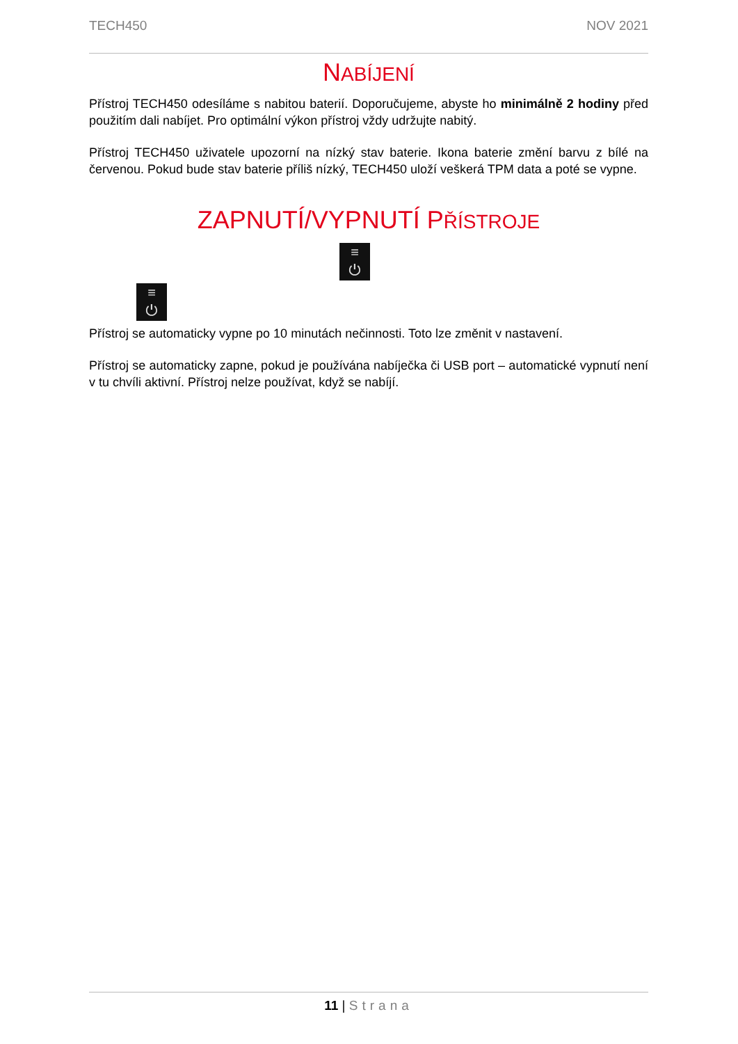TECH450 NOV 2021
NABÍJENÍ
Přístroj TECH450 odesíláme s nabitou baterií. Doporučujeme, abyste ho minimálně 2 hodiny před použitím dali nabíjet. Pro optimální výkon přístroj vždy udržujte nabitý.
Přístroj TECH450 uživatele upozorní na nízký stav baterie. Ikona baterie změní barvu z bílé na červenou. Pokud bude stav baterie příliš nízký, TECH450 uloží veškerá TPM data a poté se vypne.
ZAPNUTÍ/VYPNUTÍ PŘÍSTROJE
≡
⏻
≡
⏻
Přístroj se automaticky vypne po 10 minutách nečinnosti. Toto lze změnit v nastavení.
Přístroj se automaticky zapne, pokud je používána nabíječka či USB port – automatické vypnutí není v tu chvíli aktivní. Přístroj nelze používat, když se nabíjí.
11 | Strana